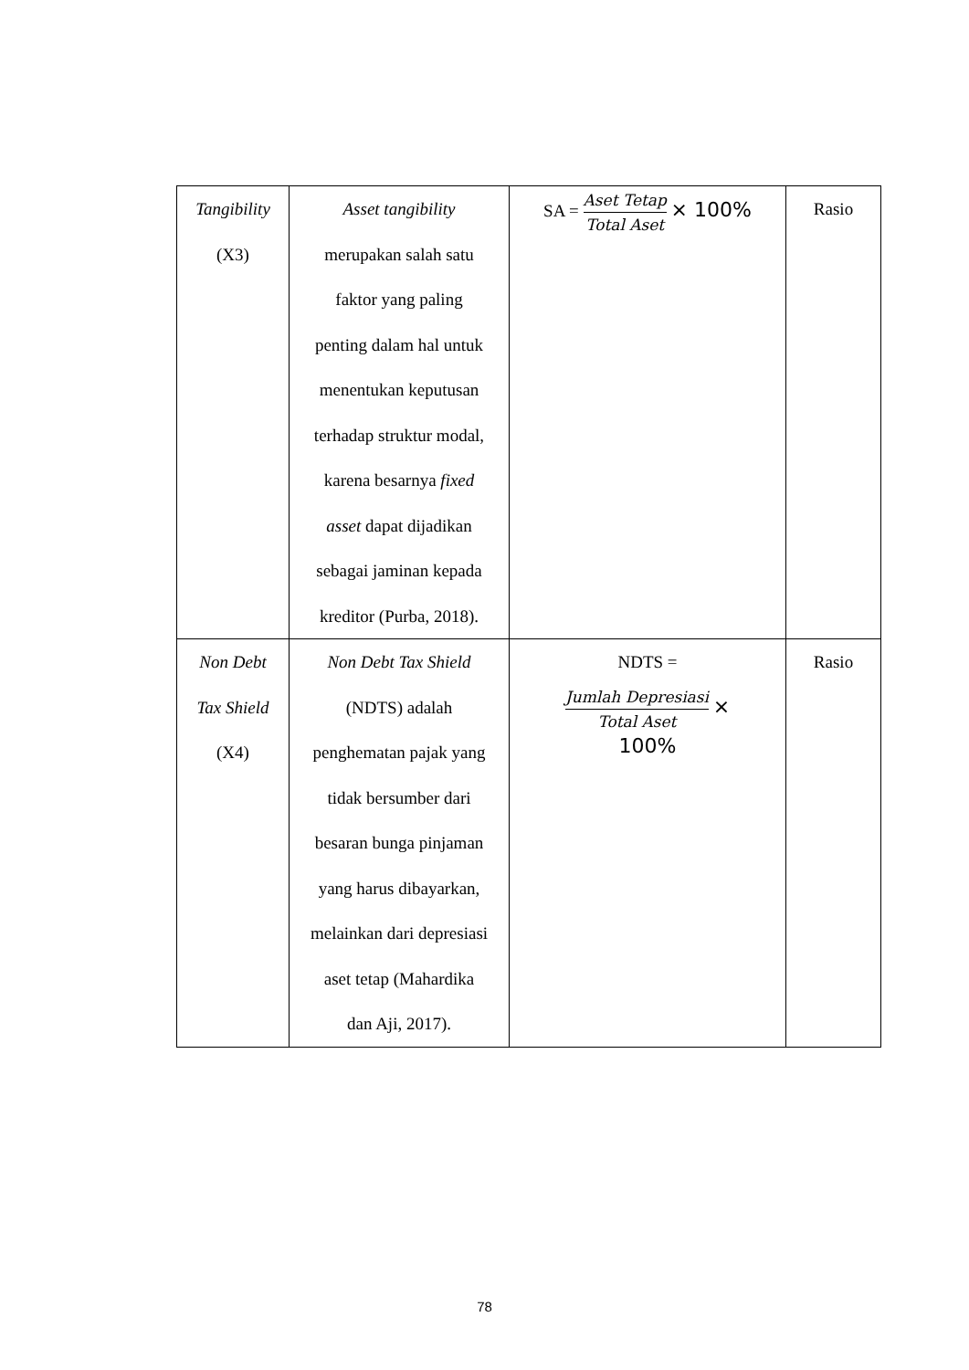| Tangibility (X3) | Asset tangibility merupakan salah satu faktor yang paling penting dalam hal untuk menentukan keputusan terhadap struktur modal, karena besarnya fixed asset dapat dijadikan sebagai jaminan kepada kreditor (Purba, 2018). | SA = Aset Tetap Total Aset × 100% | Rasio |
| Non Debt Tax Shield (X4) | Non Debt Tax Shield (NDTS) adalah penghematan pajak yang tidak bersumber dari besaran bunga pinjaman yang harus dibayarkan, melainkan dari depresiasi aset tetap (Mahardika dan Aji, 2017). | NDTS = Jumlah Depresiasi Total Aset × 100% | Rasio |
78